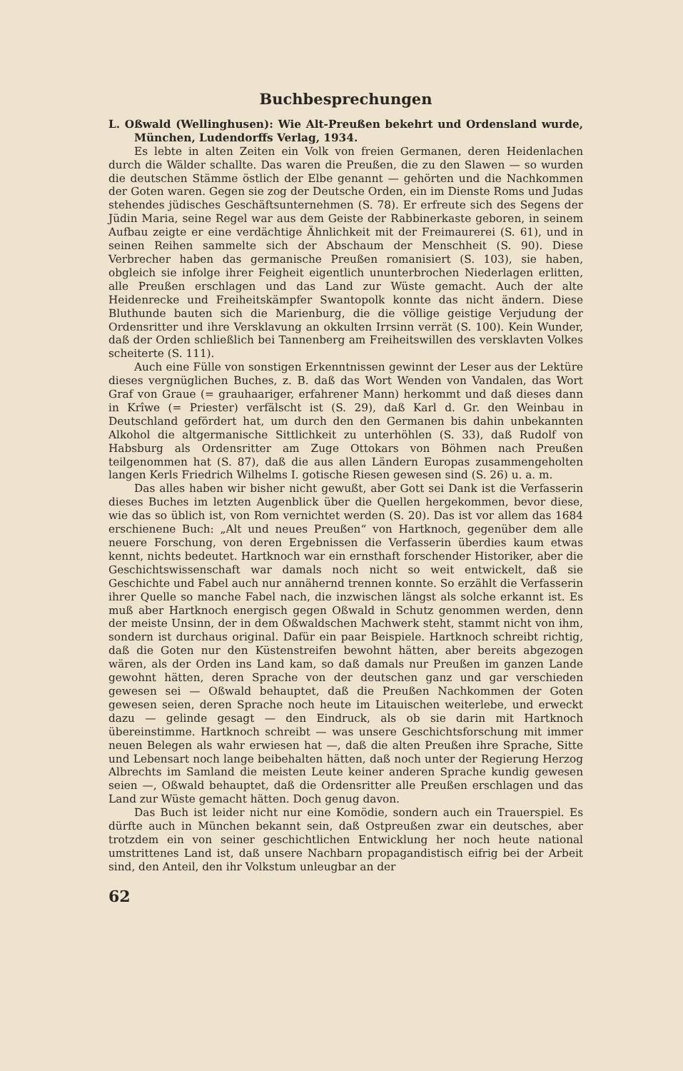Buchbesprechungen
L. Oßwald (Wellinghusen): Wie Alt-Preußen bekehrt und Ordensland wurde, München, Ludendorffs Verlag, 1934.
Es lebte in alten Zeiten ein Volk von freien Germanen, deren Heidenlachen durch die Wälder schallte. Das waren die Preußen, die zu den Slawen — so wurden die deutschen Stämme östlich der Elbe genannt — gehörten und die Nachkommen der Goten waren. Gegen sie zog der Deutsche Orden, ein im Dienste Roms und Judas stehendes jüdisches Geschäftsunternehmen (S. 78). Er erfreute sich des Segens der Jüdin Maria, seine Regel war aus dem Geiste der Rabbinerkaste geboren, in seinem Aufbau zeigte er eine verdächtige Ähnlichkeit mit der Freimaurerei (S. 61), und in seinen Reihen sammelte sich der Abschaum der Menschheit (S. 90). Diese Verbrecher haben das germanische Preußen romanisiert (S. 103), sie haben, obgleich sie infolge ihrer Feigheit eigentlich ununterbrochen Niederlagen erlitten, alle Preußen erschlagen und das Land zur Wüste gemacht. Auch der alte Heidenrecke und Freiheitskämpfer Swantopolk konnte das nicht ändern. Diese Bluthunde bauten sich die Marienburg, die die völlige geistige Verjudung der Ordensritter und ihre Versklavung an okkulten Irrsinn verrät (S. 100). Kein Wunder, daß der Orden schließlich bei Tannenberg am Freiheitswillen des versklavten Volkes scheiterte (S. 111).
Auch eine Fülle von sonstigen Erkenntnissen gewinnt der Leser aus der Lektüre dieses vergnüglichen Buches, z. B. daß das Wort Wenden von Vandalen, das Wort Graf von Graue (= grauhaariger, erfahrener Mann) herkommt und daß dieses dann in Krîwe (= Priester) verfälscht ist (S. 29), daß Karl d. Gr. den Weinbau in Deutschland gefördert hat, um durch den den Germanen bis dahin unbekannten Alkohol die altgermanische Sittlichkeit zu unterhöhlen (S. 33), daß Rudolf von Habsburg als Ordensritter am Zuge Ottokars von Böhmen nach Preußen teilgenommen hat (S. 87), daß die aus allen Ländern Europas zusammengeholten langen Kerls Friedrich Wilhelms I. gotische Riesen gewesen sind (S. 26) u. a. m.
Das alles haben wir bisher nicht gewußt, aber Gott sei Dank ist die Verfasserin dieses Buches im letzten Augenblick über die Quellen hergekommen, bevor diese, wie das so üblich ist, von Rom vernichtet werden (S. 20). Das ist vor allem das 1684 erschienene Buch: „Alt und neues Preußen“ von Hartknoch, gegenüber dem alle neuere Forschung, von deren Ergebnissen die Verfasserin überdies kaum etwas kennt, nichts bedeutet. Hartknoch war ein ernsthaft forschender Historiker, aber die Geschichtswissenschaft war damals noch nicht so weit entwickelt, daß sie Geschichte und Fabel auch nur annähernd trennen konnte. So erzählt die Verfasserin ihrer Quelle so manche Fabel nach, die inzwischen längst als solche erkannt ist. Es muß aber Hartknoch energisch gegen Oßwald in Schutz genommen werden, denn der meiste Unsinn, der in dem Oßwaldschen Machwerk steht, stammt nicht von ihm, sondern ist durchaus original. Dafür ein paar Beispiele. Hartknoch schreibt richtig, daß die Goten nur den Küstenstreifen bewohnt hätten, aber bereits abgezogen wären, als der Orden ins Land kam, so daß damals nur Preußen im ganzen Lande gewohnt hätten, deren Sprache von der deutschen ganz und gar verschieden gewesen sei — Oßwald behauptet, daß die Preußen Nachkommen der Goten gewesen seien, deren Sprache noch heute im Litauischen weiterlebe, und erweckt dazu — gelinde gesagt — den Eindruck, als ob sie darin mit Hartknoch übereinstimme. Hartknoch schreibt — was unsere Geschichtsforschung mit immer neuen Belegen als wahr erwiesen hat —, daß die alten Preußen ihre Sprache, Sitte und Lebensart noch lange beibehalten hätten, daß noch unter der Regierung Herzog Albrechts im Samland die meisten Leute keiner anderen Sprache kundig gewesen seien —, Oßwald behauptet, daß die Ordensritter alle Preußen erschlagen und das Land zur Wüste gemacht hätten. Doch genug davon.
Das Buch ist leider nicht nur eine Komödie, sondern auch ein Trauerspiel. Es dürfte auch in München bekannt sein, daß Ostpreußen zwar ein deutsches, aber trotzdem ein von seiner geschichtlichen Entwicklung her noch heute national umstrittenes Land ist, daß unsere Nachbarn propagandistisch eifrig bei der Arbeit sind, den Anteil, den ihr Volkstum unleugbar an der
62